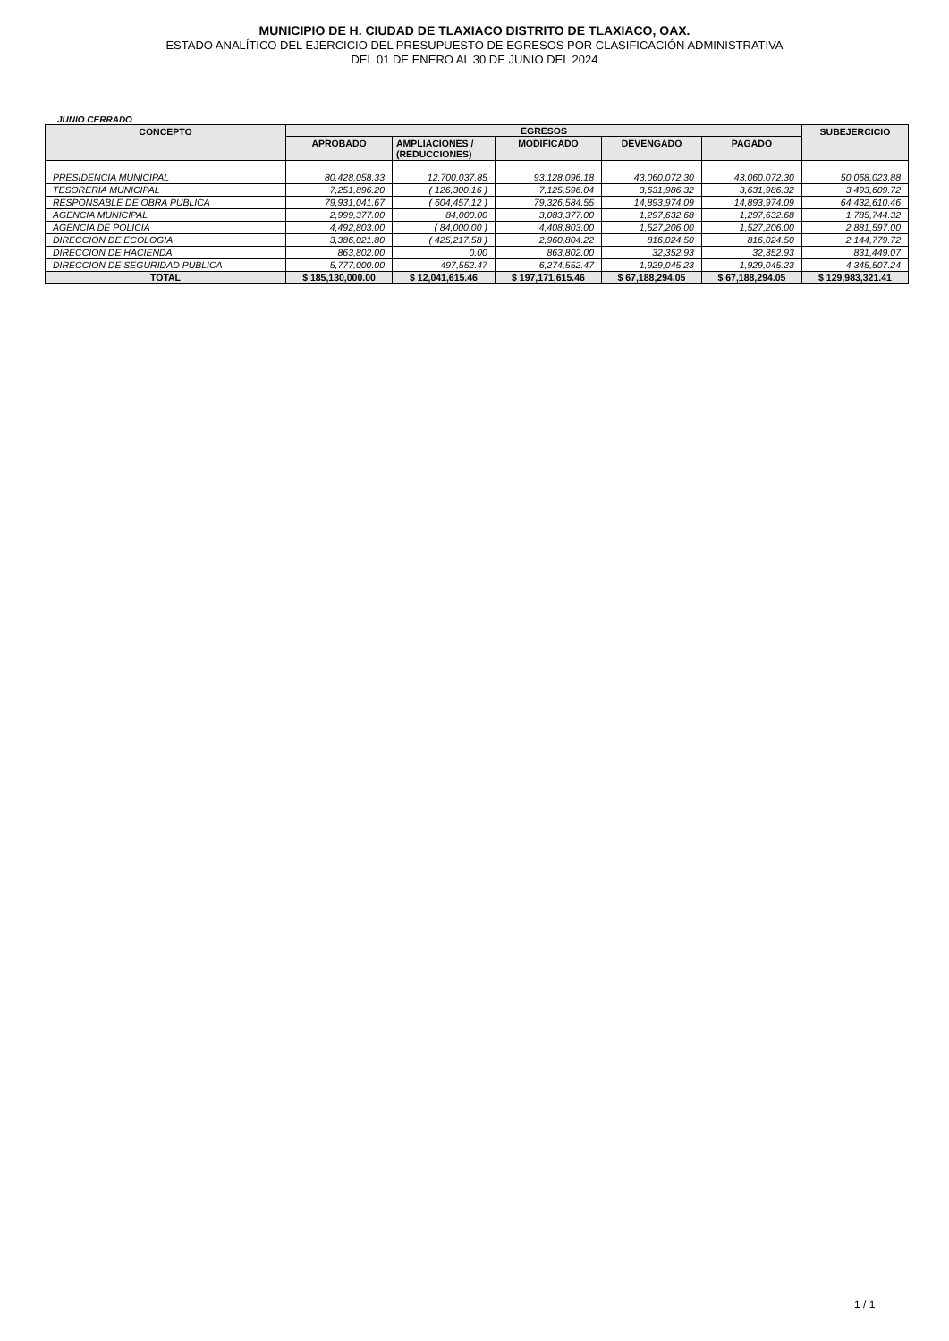MUNICIPIO DE H. CIUDAD DE TLAXIACO DISTRITO DE TLAXIACO, OAX.
ESTADO ANALÍTICO DEL EJERCICIO DEL PRESUPUESTO DE EGRESOS POR CLASIFICACIÓN ADMINISTRATIVA
DEL 01 DE ENERO AL 30 DE JUNIO DEL 2024
JUNIO CERRADO
| CONCEPTO | EGRESOS | | | | | SUBEJERCICIO |
| --- | --- | --- | --- | --- | --- | --- |
| | APROBADO | AMPLIACIONES / (REDUCCIONES) | MODIFICADO | DEVENGADO | PAGADO | |
| PRESIDENCIA MUNICIPAL | 80,428,058.33 | 12,700,037.85 | 93,128,096.18 | 43,060,072.30 | 43,060,072.30 | 50,068,023.88 |
| TESORERIA MUNICIPAL | 7,251,896.20 | ( 126,300.16 ) | 7,125,596.04 | 3,631,986.32 | 3,631,986.32 | 3,493,609.72 |
| RESPONSABLE DE OBRA PUBLICA | 79,931,041.67 | ( 604,457.12 ) | 79,326,584.55 | 14,893,974.09 | 14,893,974.09 | 64,432,610.46 |
| AGENCIA MUNICIPAL | 2,999,377.00 | 84,000.00 | 3,083,377.00 | 1,297,632.68 | 1,297,632.68 | 1,785,744.32 |
| AGENCIA DE POLICIA | 4,492,803.00 | ( 84,000.00 ) | 4,408,803.00 | 1,527,206.00 | 1,527,206.00 | 2,881,597.00 |
| DIRECCION DE ECOLOGIA | 3,386,021.80 | ( 425,217.58 ) | 2,960,804.22 | 816,024.50 | 816,024.50 | 2,144,779.72 |
| DIRECCION DE HACIENDA | 863,802.00 | 0.00 | 863,802.00 | 32,352.93 | 32,352.93 | 831,449.07 |
| DIRECCION DE SEGURIDAD PUBLICA | 5,777,000.00 | 497,552.47 | 6,274,552.47 | 1,929,045.23 | 1,929,045.23 | 4,345,507.24 |
| TOTAL | $ 185,130,000.00 | $ 12,041,615.46 | $ 197,171,615.46 | $ 67,188,294.05 | $ 67,188,294.05 | $ 129,983,321.41 |
1 / 1